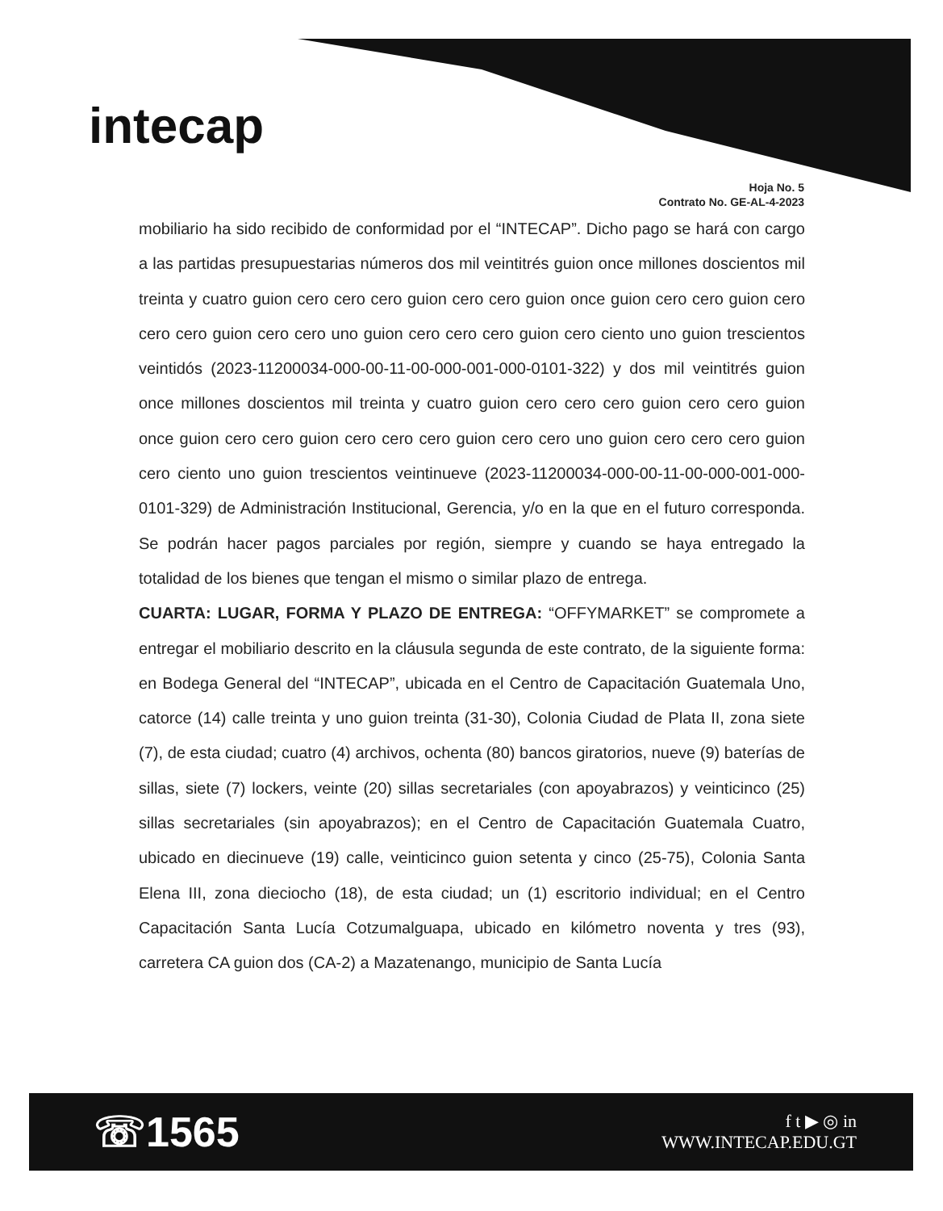intecap
Hoja No. 5
Contrato No. GE-AL-4-2023
mobiliario ha sido recibido de conformidad por el “INTECAP”. Dicho pago se hará con cargo a las partidas presupuestarias números dos mil veintitrés guion once millones doscientos mil treinta y cuatro guion cero cero cero guion cero cero guion once guion cero cero guion cero cero cero guion cero cero uno guion cero cero cero guion cero ciento uno guion trescientos veintidós (2023-11200034-000-00-11-00-000-001-000-0101-322) y dos mil veintitrés guion once millones doscientos mil treinta y cuatro guion cero cero cero guion cero cero guion once guion cero cero guion cero cero cero guion cero cero uno guion cero cero cero guion cero ciento uno guion trescientos veintinueve (2023-11200034-000-00-11-00-000-001-000-0101-329) de Administración Institucional, Gerencia, y/o en la que en el futuro corresponda. Se podrán hacer pagos parciales por región, siempre y cuando se haya entregado la totalidad de los bienes que tengan el mismo o similar plazo de entrega.
CUARTA: LUGAR, FORMA Y PLAZO DE ENTREGA: “OFFYMARKET” se compromete a entregar el mobiliario descrito en la cláusula segunda de este contrato, de la siguiente forma: en Bodega General del “INTECAP”, ubicada en el Centro de Capacitación Guatemala Uno, catorce (14) calle treinta y uno guion treinta (31-30), Colonia Ciudad de Plata II, zona siete (7), de esta ciudad; cuatro (4) archivos, ochenta (80) bancos giratorios, nueve (9) baterías de sillas, siete (7) lockers, veinte (20) sillas secretariales (con apoyabrazos) y veinticinco (25) sillas secretariales (sin apoyabrazos); en el Centro de Capacitación Guatemala Cuatro, ubicado en diecinueve (19) calle, veinticinco guion setenta y cinco (25-75), Colonia Santa Elena III, zona dieciocho (18), de esta ciudad; un (1) escritorio individual; en el Centro Capacitación Santa Lucía Cotzumalguapa, ubicado en kilómetro noventa y tres (93), carretera CA guion dos (CA-2) a Mazatenango, municipio de Santa Lucía
☏1565
f t ▶ ◎ in
WWW.INTECAP.EDU.GT